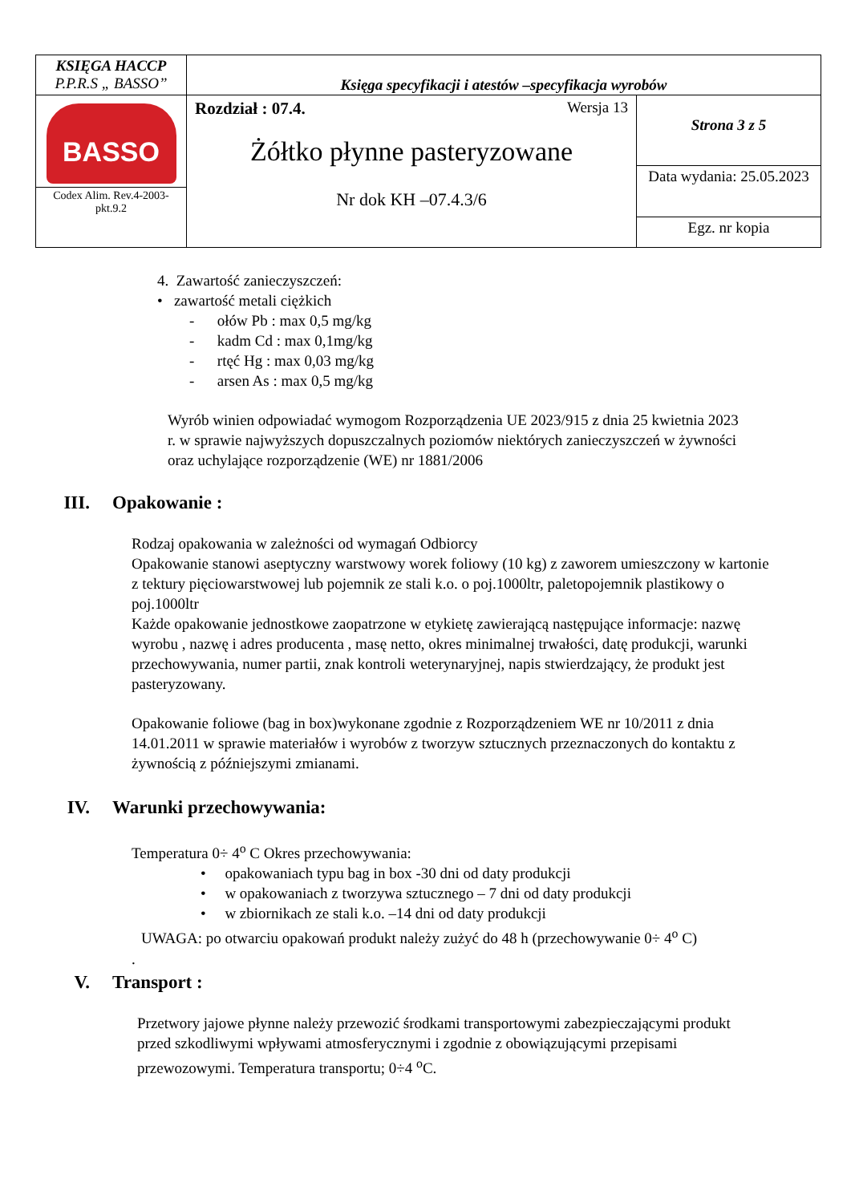| KSIĘGA HACCP P.P.R.S „ BASSO” | Księga specyfikacji i atestów –specyfikacja wyrobów | |
| BASSO Codex Alim. Rev.4-2003-pkt.9.2 | Rozdział : 07.4. Wersja 13 Żółtko płynne pasteryzowane Nr dok KH –07.4.3/6 | Strona 3 z 5 |
| | | Data wydania: 25.05.2023 |
| | | Egz. nr kopia |
4. Zawartość zanieczyszczeń:
• zawartość metali ciężkich
- ołów Pb : max 0,5 mg/kg
- kadm Cd : max 0,1mg/kg
- rtęć Hg : max 0,03 mg/kg
- arsen As : max 0,5 mg/kg
Wyrób winien odpowiadać wymogom Rozporządzenia UE 2023/915 z dnia 25 kwietnia 2023 r. w sprawie najwyższych dopuszczalnych poziomów niektórych zanieczyszczeń w żywności oraz uchylające rozporządzenie (WE) nr 1881/2006
III. Opakowanie :
Rodzaj opakowania w zależności od wymagań Odbiorcy
Opakowanie stanowi aseptyczny warstwowy worek foliowy (10 kg) z zaworem umieszczony w kartonie z tektury pięciowarstwowej lub pojemnik ze stali k.o. o poj.1000ltr, paletopojemnik plastikowy o poj.1000ltr
Każde opakowanie jednostkowe zaopatrzone w etykietę zawierającą następujące informacje: nazwę wyrobu , nazwę i adres producenta , masę netto, okres minimalnej trwałości, datę produkcji, warunki przechowywania, numer partii, znak kontroli weterynaryjnej, napis stwierdzający, że produkt jest pasteryzowany.
Opakowanie foliowe (bag in box)wykonane zgodnie z Rozporządzeniem WE nr 10/2011 z dnia 14.01.2011 w sprawie materiałów i wyrobów z tworzyw sztucznych przeznaczonych do kontaktu z żywnością z późniejszymi zmianami.
IV. Warunki przechowywania:
Temperatura 0÷ 4<sup>o</sup> C Okres przechowywania:
• opakowaniach typu bag in box -30 dni od daty produkcji
• w opakowaniach z tworzywa sztucznego – 7 dni od daty produkcji
• w zbiornikach ze stali k.o. –14 dni od daty produkcji
UWAGA: po otwarciu opakowań produkt należy zużyć do 48 h (przechowywanie 0÷ 4<sup>o</sup> C)
.
V. Transport :
Przetwory jajowe płynne należy przewozić środkami transportowymi zabezpieczającymi produkt przed szkodliwymi wpływami atmosferycznymi i zgodnie z obowiązującymi przepisami przewozowymi. Temperatura transportu; 0÷4 <sup>o</sup>C.